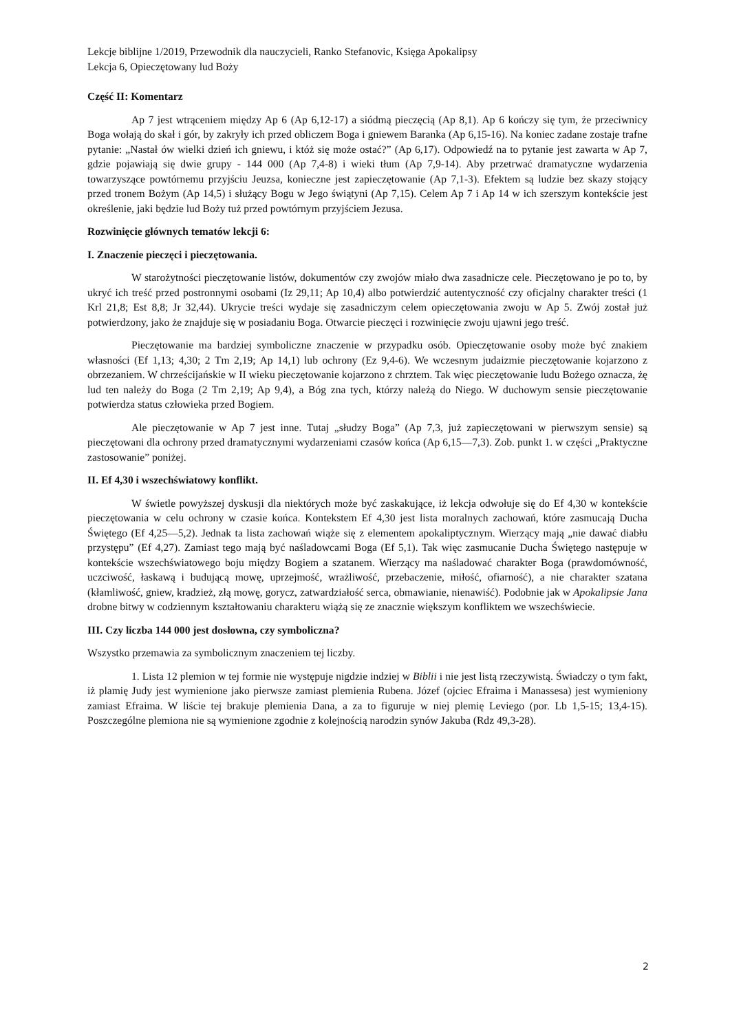Lekcje biblijne 1/2019, Przewodnik dla nauczycieli, Ranko Stefanovic, Księga Apokalipsy
Lekcja 6, Opieczętowany lud Boży
Część II: Komentarz
Ap 7 jest wtrąceniem między Ap 6 (Ap 6,12-17) a siódmą pieczęcią (Ap 8,1). Ap 6 kończy się tym, że przeciwnicy Boga wołają do skał i gór, by zakryły ich przed obliczem Boga i gniewem Baranka (Ap 6,15-16). Na koniec zadane zostaje trafne pytanie: „Nastał ów wielki dzień ich gniewu, i któż się może ostać?” (Ap 6,17). Odpowiedź na to pytanie jest zawarta w Ap 7, gdzie pojawiają się dwie grupy - 144 000 (Ap 7,4-8) i wieki tłum (Ap 7,9-14). Aby przetrwać dramatyczne wydarzenia towarzyszące powtórnemu przyjściu Jeuzsa, konieczne jest zapieczętowanie (Ap 7,1-3). Efektem są ludzie bez skazy stojący przed tronem Bożym (Ap 14,5) i służący Bogu w Jego świątyni (Ap 7,15). Celem Ap 7 i Ap 14 w ich szerszym kontekście jest określenie, jaki będzie lud Boży tuż przed powtórnym przyjściem Jezusa.
Rozwinięcie głównych tematów lekcji 6:
I. Znaczenie pieczęci i pieczętowania.
W starożytności pieczętowanie listów, dokumentów czy zwojów miało dwa zasadnicze cele. Pieczętowano je po to, by ukryć ich treść przed postronnymi osobami (Iz 29,11; Ap 10,4) albo potwierdzić autentyczność czy oficjalny charakter treści (1 Krl 21,8; Est 8,8; Jr 32,44). Ukrycie treści wydaje się zasadniczym celem opieczętowania zwoju w Ap 5. Zwój został już potwierdzony, jako że znajduje się w posiadaniu Boga. Otwarcie pieczęci i rozwinięcie zwoju ujawni jego treść.
Pieczętowanie ma bardziej symboliczne znaczenie w przypadku osób. Opieczętowanie osoby może być znakiem własności (Ef 1,13; 4,30; 2 Tm 2,19; Ap 14,1) lub ochrony (Ez 9,4-6). We wczesnym judaizmie pieczętowanie kojarzono z obrzezaniem. W chrześcijańskie w II wieku pieczętowanie kojarzono z chrztem. Tak więc pieczętowanie ludu Bożego oznacza, żę lud ten należy do Boga (2 Tm 2,19; Ap 9,4), a Bóg zna tych, którzy należą do Niego. W duchowym sensie pieczętowanie potwierdza status człowieka przed Bogiem.
Ale pieczętowanie w Ap 7 jest inne. Tutaj „słudzy Boga” (Ap 7,3, już zapieczętowani w pierwszym sensie) są pieczętowani dla ochrony przed dramatycznymi wydarzeniami czasów końca (Ap 6,15—7,3). Zob. punkt 1. w części „Praktyczne zastosowanie” poniżej.
II. Ef 4,30 i wszechświatowy konflikt.
W świetle powyższej dyskusji dla niektórych może być zaskakujące, iż lekcja odwołuje się do Ef 4,30 w kontekście pieczętowania w celu ochrony w czasie końca. Kontekstem Ef 4,30 jest lista moralnych zachowań, które zasmucają Ducha Świętego (Ef 4,25—5,2). Jednak ta lista zachowań wiąże się z elementem apokaliptycznym. Wierzący mają „nie dawać diabłu przystępu” (Ef 4,27). Zamiast tego mają być naśladowcami Boga (Ef 5,1). Tak więc zasmucanie Ducha Świętego następuje w kontekście wszechświatowego boju między Bogiem a szatanem. Wierzący ma naśladować charakter Boga (prawdomówność, uczciwość, łaskawą i budującą mowę, uprzejmość, wrażliwość, przebaczenie, miłość, ofiarność), a nie charakter szatana (kłamliwość, gniew, kradzież, złą mowę, gorycz, zatwardziałość serca, obmawianie, nienawiść). Podobnie jak w Apokalipsie Jana drobne bitwy w codziennym kształtowaniu charakteru wiążą się ze znacznie większym konfliktem we wszechświecie.
III. Czy liczba 144 000 jest dosłowna, czy symboliczna?
Wszystko przemawia za symbolicznym znaczeniem tej liczby.
1. Lista 12 plemion w tej formie nie występuje nigdzie indziej w Biblii i nie jest listą rzeczywistą. Świadczy o tym fakt, iż plamię Judy jest wymienione jako pierwsze zamiast plemienia Rubena. Józef (ojciec Efraima i Manassesa) jest wymieniony zamiast Efraima. W liście tej brakuje plemienia Dana, a za to figuruje w niej plemię Leviego (por. Lb 1,5-15; 13,4-15). Poszczególne plemiona nie są wymienione zgodnie z kolejnością narodzin synów Jakuba (Rdz 49,3-28).
2